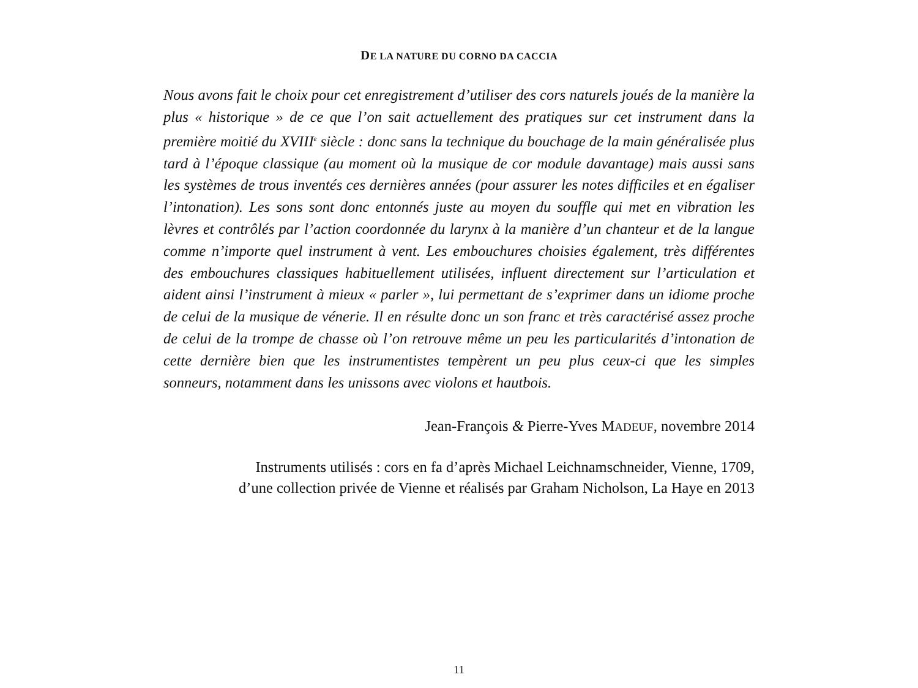DE LA NATURE DU CORNO DA CACCIA
Nous avons fait le choix pour cet enregistrement d’utiliser des cors naturels joués de la manière la plus « historique » de ce que l’on sait actuellement des pratiques sur cet instrument dans la première moitié du XVIII<sup>e</sup> siècle : donc sans la technique du bouchage de la main généralisée plus tard à l’époque classique (au moment où la musique de cor module davantage) mais aussi sans les systèmes de trous inventés ces dernières années (pour assurer les notes difficiles et en égaliser l’intonation). Les sons sont donc entonnés juste au moyen du souffle qui met en vibration les lèvres et contrôlés par l’action coordonnée du larynx à la manière d’un chanteur et de la langue comme n’importe quel instrument à vent. Les embouchures choisies également, très différentes des embouchures classiques habituellement utilisées, influent directement sur l’articulation et aident ainsi l’instrument à mieux « parler », lui permettant de s’exprimer dans un idiome proche de celui de la musique de vénerie. Il en résulte donc un son franc et très caractérisé assez proche de celui de la trompe de chasse où l’on retrouve même un peu les particularités d’intonation de cette dernière bien que les instrumentistes tempèrent un peu plus ceux-ci que les simples sonneurs, notamment dans les unissons avec violons et hautbois.
Jean-François & Pierre-Yves MADEUF, novembre 2014
Instruments utilisés : cors en fa d’après Michael Leichnamschneider, Vienne, 1709,
d’une collection privée de Vienne et réalisés par Graham Nicholson, La Haye en 2013
11